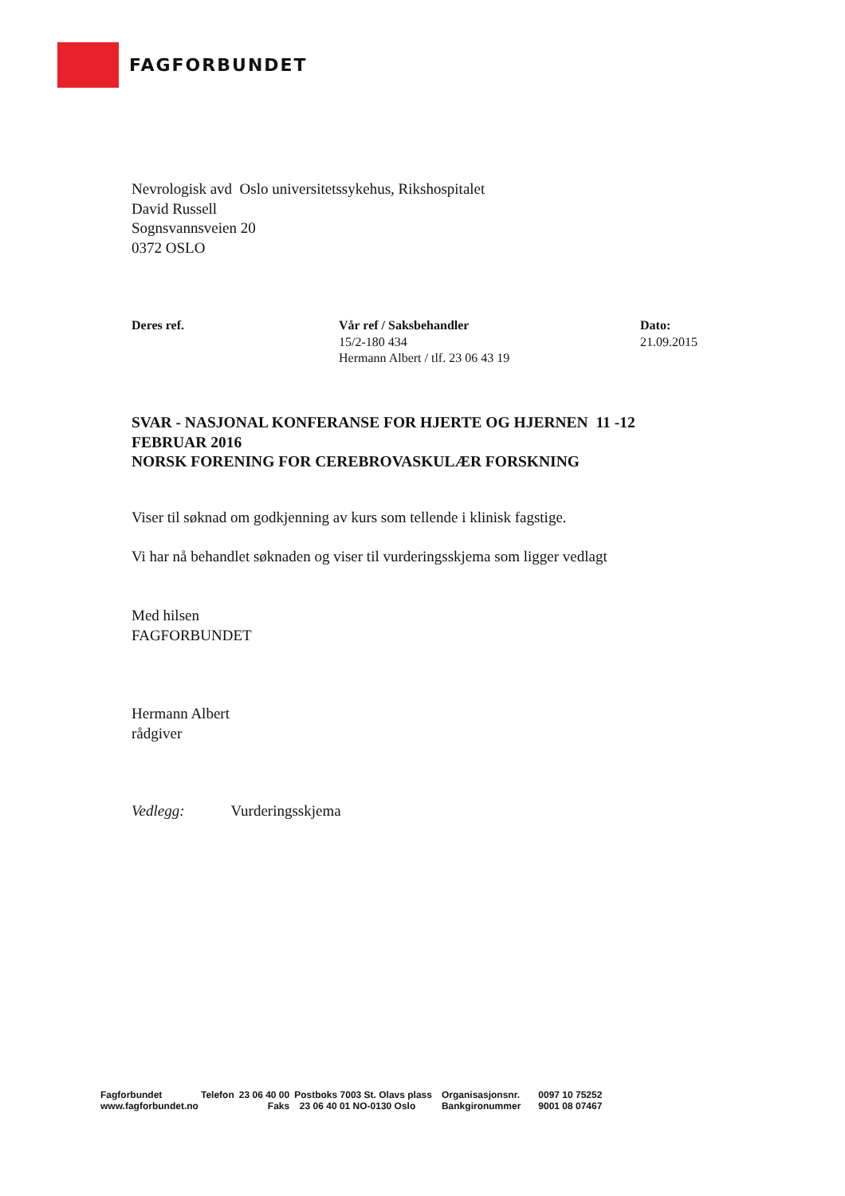FAGFORBUNDET
Nevrologisk avd Oslo universitetssykehus, Rikshospitalet
David Russell
Sognsvannsveien 20
0372 OSLO
Deres ref. Vår ref / Saksbehandler
15/2-180 434
Hermann Albert / tlf. 23 06 43 19
Dato:
21.09.2015
SVAR - NASJONAL KONFERANSE FOR HJERTE OG HJERNEN 11 -12 FEBRUAR 2016
NORSK FORENING FOR CEREBROVASKULÆR FORSKNING
Viser til søknad om godkjenning av kurs som tellende i klinisk fagstige.
Vi har nå behandlet søknaden og viser til vurderingsskjema som ligger vedlagt
Med hilsen
FAGFORBUNDET
Hermann Albert
rådgiver
Vedlegg: Vurderingsskjema
| Fagforbundet | Telefon | 23 06 40 00 | Postboks 7003 St. Olavs plass | Organisasjonsnr. | 0097 10 75252 |
| www.fagforbundet.no | | Faks | 23 06 40 01 NO-0130 Oslo | Bankgironummer | 9001 08 07467 |